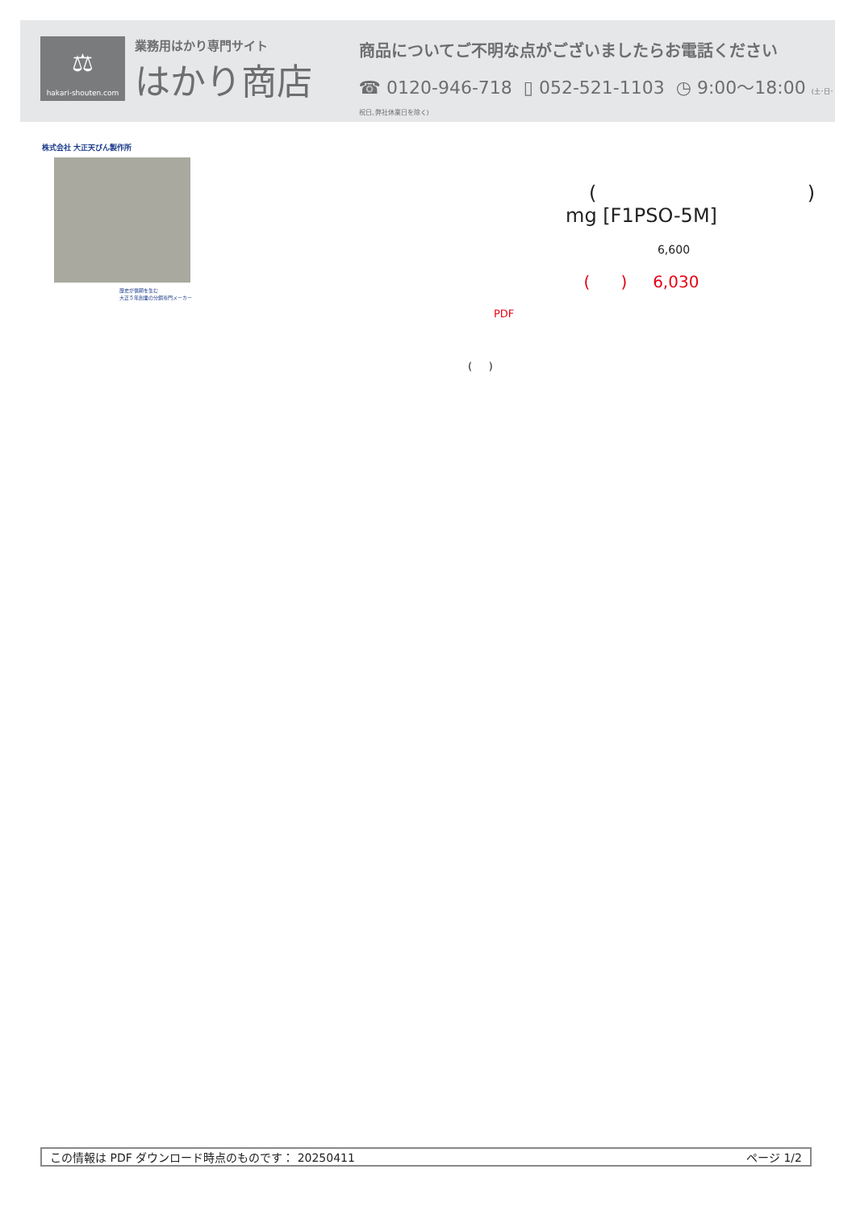⚖
hakari-shouten.com
業務用はかり専門サイト
はかり商店
商品についてご不明な点がございましたらお電話ください
☎ 0120-946-718 ▯ 052-521-1103 ◷ 9:00～18:00 (土･日･祝日､弊社休業日を除く)
株式会社 大正天びん製作所
歴史が信頼を生む
大正５年創業の分銅専門メーカー
( )
mg [F1PSO-5M]
6,600
( ) 6,030
PDF
( )
この情報は PDF ダウンロード時点のものです： 20250411 ページ 1/2